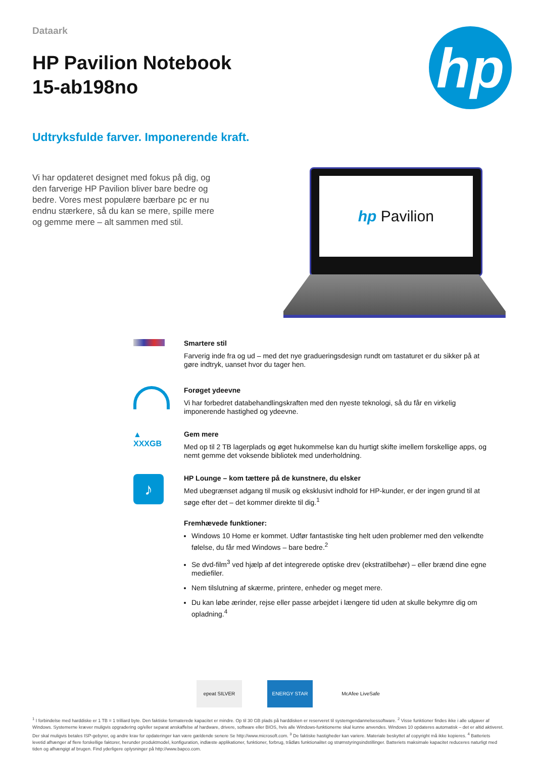Dataark
HP Pavilion Notebook
15-ab198no
hp
Udtryksfulde farver. Imponerende kraft.
Vi har opdateret designet med fokus på dig, og den farverige HP Pavilion bliver bare bedre og bedre. Vores mest populære bærbare pc er nu endnu stærkere, så du kan se mere, spille mere og gemme mere – alt sammen med stil.
hp Pavilion
Smartere stil
Farverig inde fra og ud – med det nye gradueringsdesign rundt om tastaturet er du sikker på at gøre indtryk, uanset hvor du tager hen.
Forøget ydeevne
Vi har forbedret databehandlingskraften med den nyeste teknologi, så du får en virkelig imponerende hastighed og ydeevne.
▲
XXXGB
Gem mere
Med op til 2 TB lagerplads og øget hukommelse kan du hurtigt skifte imellem forskellige apps, og nemt gemme det voksende bibliotek med underholdning.
♪
HP Lounge – kom tættere på de kunstnere, du elsker
Med ubegrænset adgang til musik og eksklusivt indhold for HP-kunder, er der ingen grund til at søge efter det – det kommer direkte til dig.<sup>1</sup>
Fremhævede funktioner:
Windows 10 Home er kommet. Udfør fantastiske ting helt uden problemer med den velkendte følelse, du får med Windows – bare bedre.<sup>2</sup>
Se dvd-film<sup>3</sup> ved hjælp af det integrerede optiske drev (ekstratilbehør) – eller brænd dine egne mediefiler.
Nem tilslutning af skærme, printere, enheder og meget mere.
Du kan løbe ærinder, rejse eller passe arbejdet i længere tid uden at skulle bekymre dig om opladning.<sup>4</sup>
epeat SILVER ENERGY STAR McAfee LiveSafe
<sup>1</sup> I forbindelse med harddiske er 1 TB = 1 trilliard byte. Den faktiske formaterede kapacitet er mindre. Op til 30 GB plads på harddisken er reserveret til systemgendannelsessoftware. <sup>2</sup> Visse funktioner findes ikke i alle udgaver af Windows. Systemerne kræver muligvis opgradering og/eller separat anskaffelse af hardware, drivere, software eller BIOS, hvis alle Windows-funktionerne skal kunne anvendes. Windows 10 opdateres automatisk – det er altid aktiveret. Der skal muligvis betales ISP-gebyrer, og andre krav for opdateringer kan være gældende senere Se http://www.microsoft.com. <sup>3</sup> De faktiske hastigheder kan variere. Materiale beskyttet af copyright må ikke kopieres. <sup>4</sup> Batteriets levetid afhænger af flere forskellige faktorer, herunder produktmodel, konfiguration, indlæste applikationer, funktioner, forbrug, trådløs funktionalitet og strømstyringsindstillinger. Batteriets maksimale kapacitet reduceres naturligt med tiden og afhængigt af brugen. Find yderligere oplysninger på http://www.bapco.com.